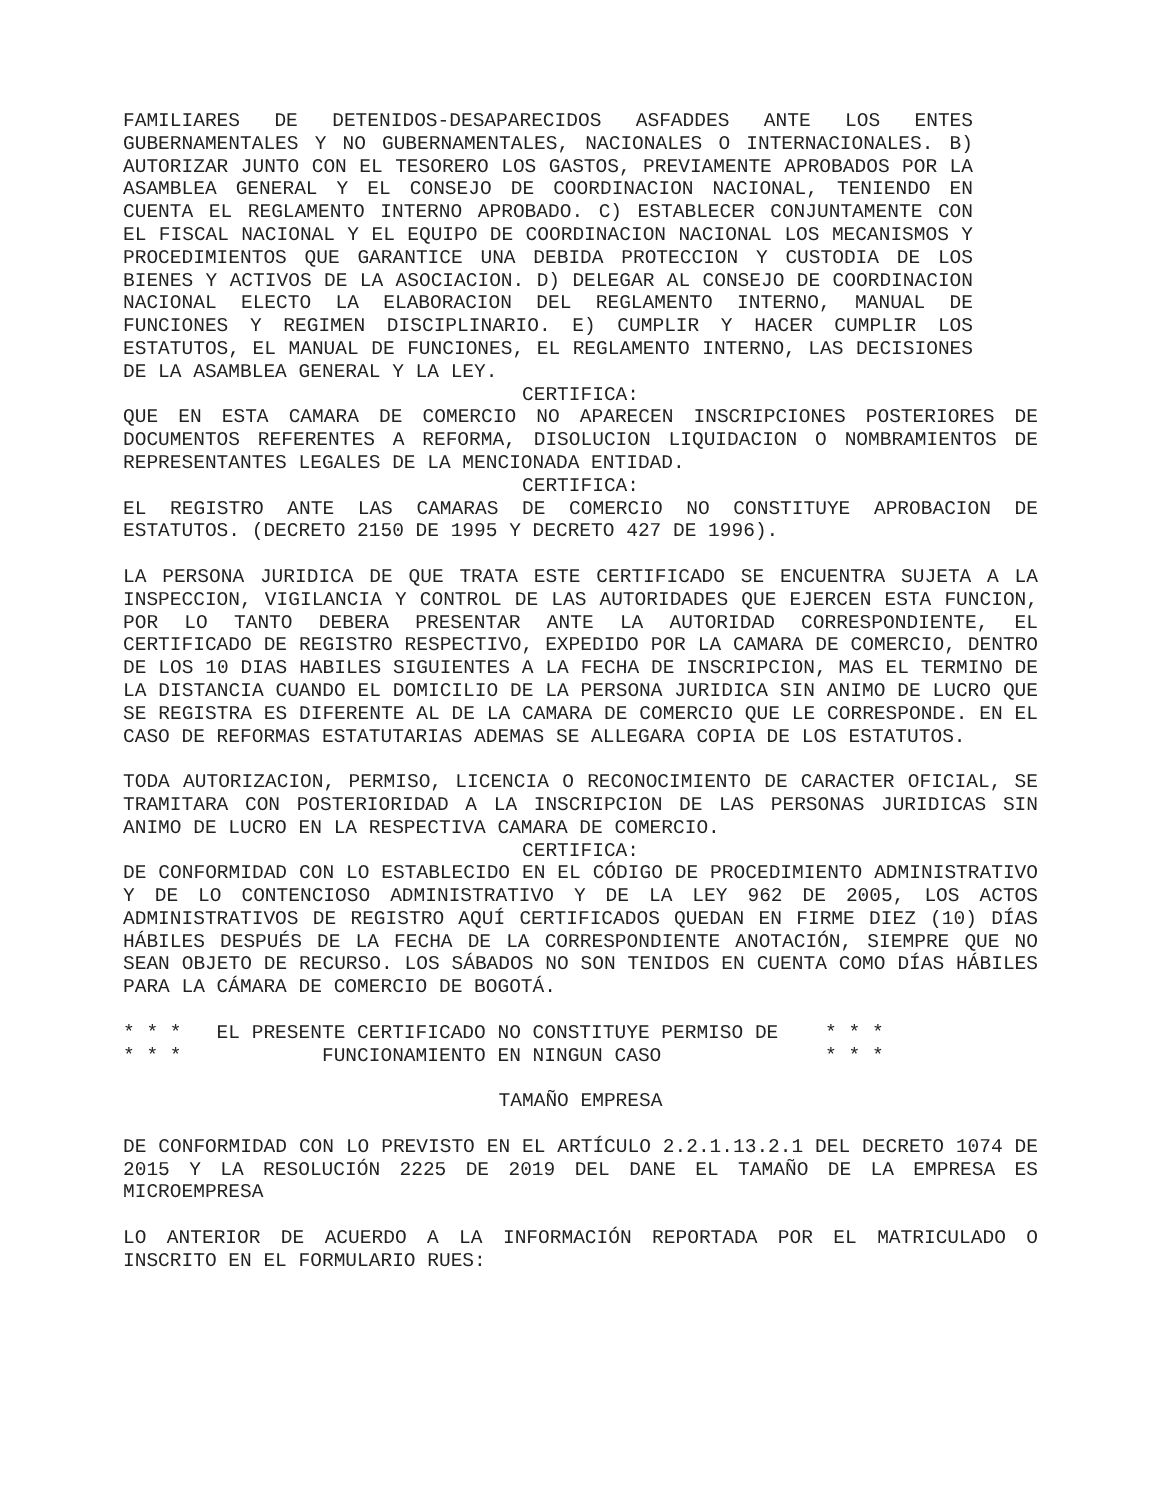FAMILIARES DE DETENIDOS-DESAPARECIDOS ASFADDES ANTE LOS ENTES GUBERNAMENTALES Y NO GUBERNAMENTALES, NACIONALES O INTERNACIONALES. B) AUTORIZAR JUNTO CON EL TESORERO LOS GASTOS, PREVIAMENTE APROBADOS POR LA ASAMBLEA GENERAL Y EL CONSEJO DE COORDINACION NACIONAL, TENIENDO EN CUENTA EL REGLAMENTO INTERNO APROBADO. C) ESTABLECER CONJUNTAMENTE CON EL FISCAL NACIONAL Y EL EQUIPO DE COORDINACION NACIONAL LOS MECANISMOS Y PROCEDIMIENTOS QUE GARANTICE UNA DEBIDA PROTECCION Y CUSTODIA DE LOS BIENES Y ACTIVOS DE LA ASOCIACION. D) DELEGAR AL CONSEJO DE COORDINACION NACIONAL ELECTO LA ELABORACION DEL REGLAMENTO INTERNO, MANUAL DE FUNCIONES Y REGIMEN DISCIPLINARIO. E) CUMPLIR Y HACER CUMPLIR LOS ESTATUTOS, EL MANUAL DE FUNCIONES, EL REGLAMENTO INTERNO, LAS DECISIONES DE LA ASAMBLEA GENERAL Y LA LEY.
CERTIFICA:
QUE EN ESTA CAMARA DE COMERCIO NO APARECEN INSCRIPCIONES POSTERIORES DE DOCUMENTOS REFERENTES A REFORMA, DISOLUCION LIQUIDACION O NOMBRAMIENTOS DE REPRESENTANTES LEGALES DE LA MENCIONADA ENTIDAD.
CERTIFICA:
EL REGISTRO ANTE LAS CAMARAS DE COMERCIO NO CONSTITUYE APROBACION DE ESTATUTOS. (DECRETO 2150 DE 1995 Y DECRETO 427 DE 1996).
LA PERSONA JURIDICA DE QUE TRATA ESTE CERTIFICADO SE ENCUENTRA SUJETA A LA INSPECCION, VIGILANCIA Y CONTROL DE LAS AUTORIDADES QUE EJERCEN ESTA FUNCION, POR LO TANTO DEBERA PRESENTAR ANTE LA AUTORIDAD CORRESPONDIENTE, EL CERTIFICADO DE REGISTRO RESPECTIVO, EXPEDIDO POR LA CAMARA DE COMERCIO, DENTRO DE LOS 10 DIAS HABILES SIGUIENTES A LA FECHA DE INSCRIPCION, MAS EL TERMINO DE LA DISTANCIA CUANDO EL DOMICILIO DE LA PERSONA JURIDICA SIN ANIMO DE LUCRO QUE SE REGISTRA ES DIFERENTE AL DE LA CAMARA DE COMERCIO QUE LE CORRESPONDE. EN EL CASO DE REFORMAS ESTATUTARIAS ADEMAS SE ALLEGARA COPIA DE LOS ESTATUTOS.
TODA AUTORIZACION, PERMISO, LICENCIA O RECONOCIMIENTO DE CARACTER OFICIAL, SE TRAMITARA CON POSTERIORIDAD A LA INSCRIPCION DE LAS PERSONAS JURIDICAS SIN ANIMO DE LUCRO EN LA RESPECTIVA CAMARA DE COMERCIO.
CERTIFICA:
DE CONFORMIDAD CON LO ESTABLECIDO EN EL CÓDIGO DE PROCEDIMIENTO ADMINISTRATIVO Y DE LO CONTENCIOSO ADMINISTRATIVO Y DE LA LEY 962 DE 2005, LOS ACTOS ADMINISTRATIVOS DE REGISTRO AQUÍ CERTIFICADOS QUEDAN EN FIRME DIEZ (10) DÍAS HÁBILES DESPUÉS DE LA FECHA DE LA CORRESPONDIENTE ANOTACIÓN, SIEMPRE QUE NO SEAN OBJETO DE RECURSO. LOS SÁBADOS NO SON TENIDOS EN CUENTA COMO DÍAS HÁBILES PARA LA CÁMARA DE COMERCIO DE BOGOTÁ.
* * *   EL PRESENTE CERTIFICADO NO CONSTITUYE PERMISO DE    * * *
* * *            FUNCIONAMIENTO EN NINGUN CASO              * * *
TAMAÑO EMPRESA
DE CONFORMIDAD CON LO PREVISTO EN EL ARTÍCULO 2.2.1.13.2.1 DEL DECRETO 1074 DE 2015 Y LA RESOLUCIÓN 2225 DE 2019 DEL DANE EL TAMAÑO DE LA EMPRESA ES MICROEMPRESA
LO ANTERIOR DE ACUERDO A LA INFORMACIÓN REPORTADA POR EL MATRICULADO O INSCRITO EN EL FORMULARIO RUES: